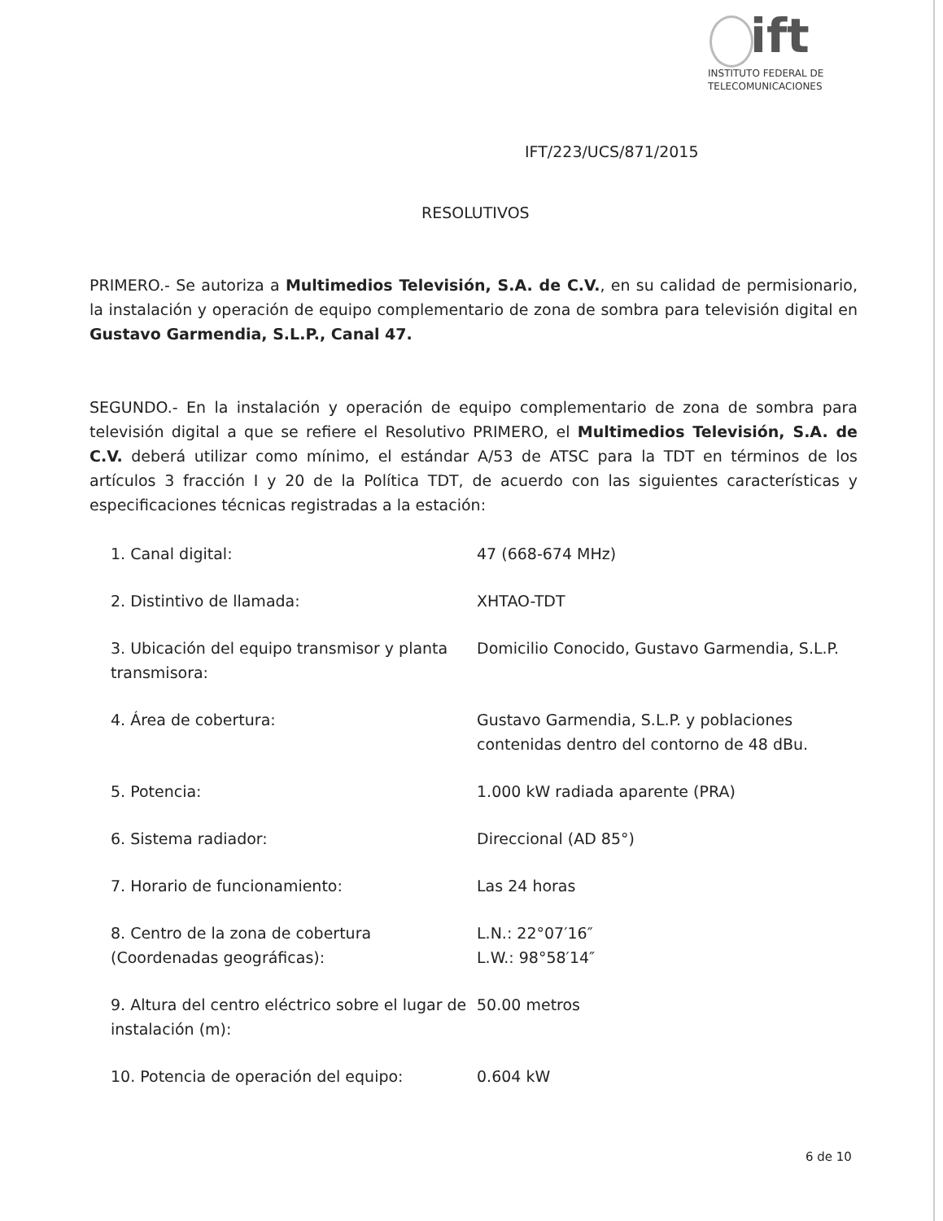ift
INSTITUTO FEDERAL DE
TELECOMUNICACIONES
IFT/223/UCS/871/2015
RESOLUTIVOS
PRIMERO.- Se autoriza a Multimedios Televisión, S.A. de C.V., en su calidad de permisionario, la instalación y operación de equipo complementario de zona de sombra para televisión digital en Gustavo Garmendia, S.L.P., Canal 47.
SEGUNDO.- En la instalación y operación de equipo complementario de zona de sombra para televisión digital a que se refiere el Resolutivo PRIMERO, el Multimedios Televisión, S.A. de C.V. deberá utilizar como mínimo, el estándar A/53 de ATSC para la TDT en términos de los artículos 3 fracción I y 20 de la Política TDT, de acuerdo con las siguientes características y especificaciones técnicas registradas a la estación:
1. Canal digital: 47 (668-674 MHz)
2. Distintivo de llamada: XHTAO-TDT
3. Ubicación del equipo transmisor y planta transmisora:
Domicilio Conocido, Gustavo Garmendia, S.L.P.
4. Área de cobertura: Gustavo Garmendia, S.L.P. y poblaciones contenidas dentro del contorno de 48 dBu.
5. Potencia: 1.000 kW radiada aparente (PRA)
6. Sistema radiador: Direccional (AD 85°)
7. Horario de funcionamiento: Las 24 horas
8. Centro de la zona de cobertura (Coordenadas geográficas):
L.N.: 22°07′16″
L.W.: 98°58′14″
9. Altura del centro eléctrico sobre el lugar de instalación (m):
50.00 metros
10. Potencia de operación del equipo: 0.604 kW
6 de 10